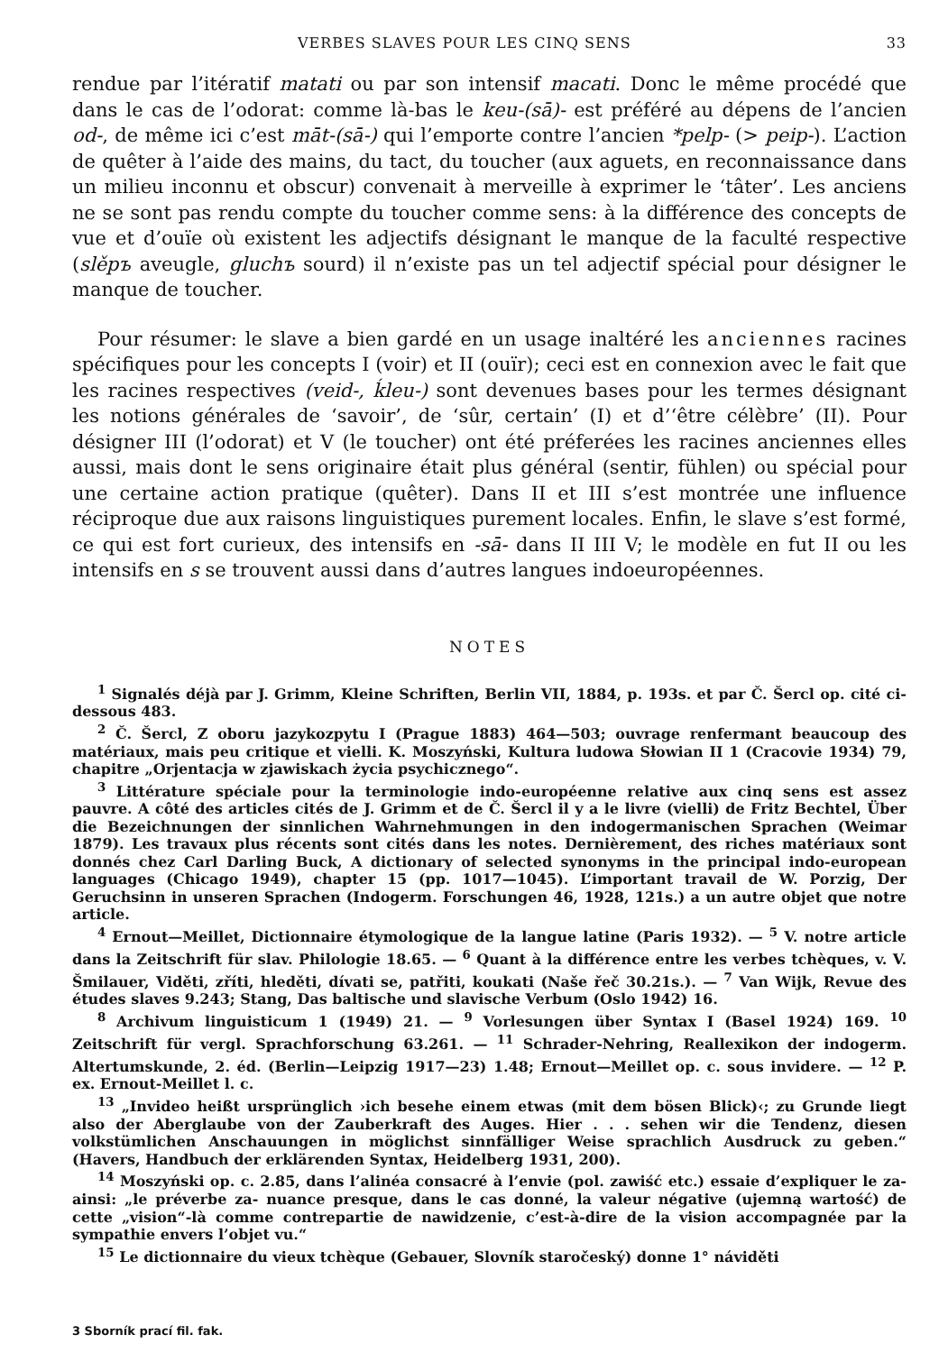VERBES SLAVES POUR LES CINQ SENS 33
rendue par l’itératif matati ou par son intensif macati. Donc le même procédé que dans le cas de l’odorat: comme là-bas le keu-(sā)- est préféré au dépens de l’ancien od-, de même ici c’est māt-(sā-) qui l’emporte contre l’ancien *pelp- (> peip-). L’action de quêter à l’aide des mains, du tact, du toucher (aux aguets, en reconnaissance dans un milieu inconnu et obscur) convenait à merveille à exprimer le ‘tâter’. Les anciens ne se sont pas rendu compte du toucher comme sens: à la différence des concepts de vue et d’ouïe où existent les adjectifs désignant le manque de la faculté respective (slěpъ aveugle, gluchъ sourd) il n’existe pas un tel adjectif spécial pour désigner le manque de toucher.
Pour résumer: le slave a bien gardé en un usage inaltéré les anciennes racines spécifiques pour les concepts I (voir) et II (ouïr); ceci est en connexion avec le fait que les racines respectives (veid-, ḱleu-) sont devenues bases pour les termes désignant les notions générales de ‘savoir’, de ‘sûr, certain’ (I) et d’‘être célèbre’ (II). Pour désigner III (l’odorat) et V (le toucher) ont été préferées les racines anciennes elles aussi, mais dont le sens originaire était plus général (sentir, fühlen) ou spécial pour une certaine action pratique (quêter). Dans II et III s’est montrée une influence réciproque due aux raisons linguistiques purement locales. Enfin, le slave s’est formé, ce qui est fort curieux, des intensifs en -sā- dans II III V; le modèle en fut II ou les intensifs en s se trouvent aussi dans d’autres langues indoeuropéennes.
NOTES
<sup>1</sup> Signalés déjà par J. Grimm, Kleine Schriften, Berlin VII, 1884, p. 193s. et par Č. Šercl op. cité ci-dessous 483.
<sup>2</sup> Č. Šercl, Z oboru jazykozpytu I (Prague 1883) 464—503; ouvrage renfermant beaucoup des matériaux, mais peu critique et vielli. K. Moszyński, Kultura ludowa Słowian II 1 (Cracovie 1934) 79, chapitre „Orjentacja w zjawiskach życia psychicznego“.
<sup>3</sup> Littérature spéciale pour la terminologie indo-européenne relative aux cinq sens est assez pauvre. A côté des articles cités de J. Grimm et de Č. Šercl il y a le livre (vielli) de Fritz Bechtel, Über die Bezeichnungen der sinnlichen Wahrnehmungen in den indogermanischen Sprachen (Weimar 1879). Les travaux plus récents sont cités dans les notes. Dernièrement, des riches matériaux sont donnés chez Carl Darling Buck, A dictionary of selected synonyms in the principal indo-european languages (Chicago 1949), chapter 15 (pp. 1017—1045). L’important travail de W. Porzig, Der Geruchsinn in unseren Sprachen (Indogerm. Forschungen 46, 1928, 121s.) a un autre objet que notre article.
<sup>4</sup> Ernout—Meillet, Dictionnaire étymologique de la langue latine (Paris 1932). — <sup>5</sup> V. notre article dans la Zeitschrift für slav. Philologie 18.65. — <sup>6</sup> Quant à la différence entre les verbes tchèques, v. V. Šmilauer, Viděti, zříti, hleděti, dívati se, patřiti, koukati (Naše řeč 30.21s.). — <sup>7</sup> Van Wijk, Revue des études slaves 9.243; Stang, Das baltische und slavische Verbum (Oslo 1942) 16.
<sup>8</sup> Archivum linguisticum 1 (1949) 21. — <sup>9</sup> Vorlesungen über Syntax I (Basel 1924) 169. <sup>10</sup> Zeitschrift für vergl. Sprachforschung 63.261. — <sup>11</sup> Schrader-Nehring, Reallexikon der indogerm. Altertumskunde, 2. éd. (Berlin—Leipzig 1917—23) 1.48; Ernout—Meillet op. c. sous invidere. — <sup>12</sup> P. ex. Ernout-Meillet l. c.
<sup>13</sup> „Invideo heißt ursprünglich ›ich besehe einem etwas (mit dem bösen Blick)‹; zu Grunde liegt also der Aberglaube von der Zauberkraft des Auges. Hier . . . sehen wir die Tendenz, diesen volkstümlichen Anschauungen in möglichst sinnfälliger Weise sprachlich Ausdruck zu geben.“ (Havers, Handbuch der erklärenden Syntax, Heidelberg 1931, 200).
<sup>14</sup> Moszyński op. c. 2.85, dans l’alinéa consacré à l’envie (pol. zawiść etc.) essaie d’expliquer le za- ainsi: „le préverbe za- nuance presque, dans le cas donné, la valeur négative (ujemną wartość) de cette „vision“-là comme contrepartie de nawidzenie, c’est-à-dire de la vision accompagnée par la sympathie envers l’objet vu.“
<sup>15</sup> Le dictionnaire du vieux tchèque (Gebauer, Slovník staročeský) donne 1° náviděti
3 Sborník prací fil. fak.